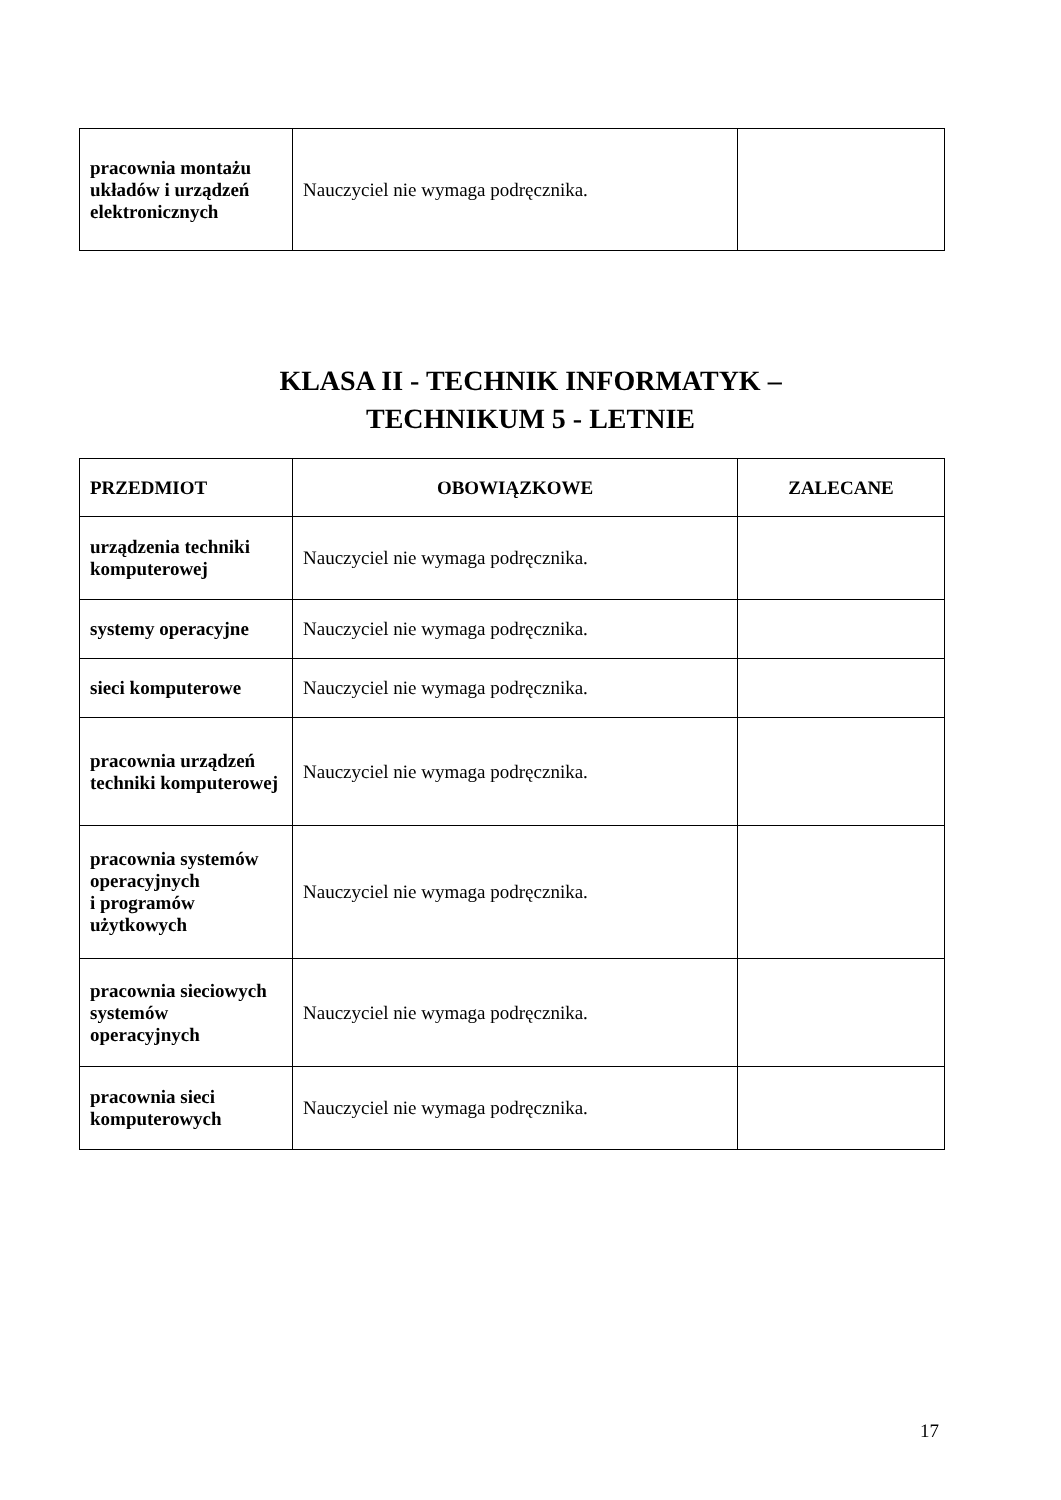| pracownia montażu układów i urządzeń elektronicznych | Nauczyciel nie wymaga podręcznika. | |
KLASA II - TECHNIK INFORMATYK –
TECHNIKUM 5 - LETNIE
| PRZEDMIOT | OBOWIĄZKOWE | ZALECANE |
| --- | --- | --- |
| urządzenia techniki komputerowej | Nauczyciel nie wymaga podręcznika. | |
| systemy operacyjne | Nauczyciel nie wymaga podręcznika. | |
| sieci komputerowe | Nauczyciel nie wymaga podręcznika. | |
| pracownia urządzeń techniki komputerowej | Nauczyciel nie wymaga podręcznika. | |
| pracownia systemów operacyjnych i programów użytkowych | Nauczyciel nie wymaga podręcznika. | |
| pracownia sieciowych systemów operacyjnych | Nauczyciel nie wymaga podręcznika. | |
| pracownia sieci komputerowych | Nauczyciel nie wymaga podręcznika. | |
17